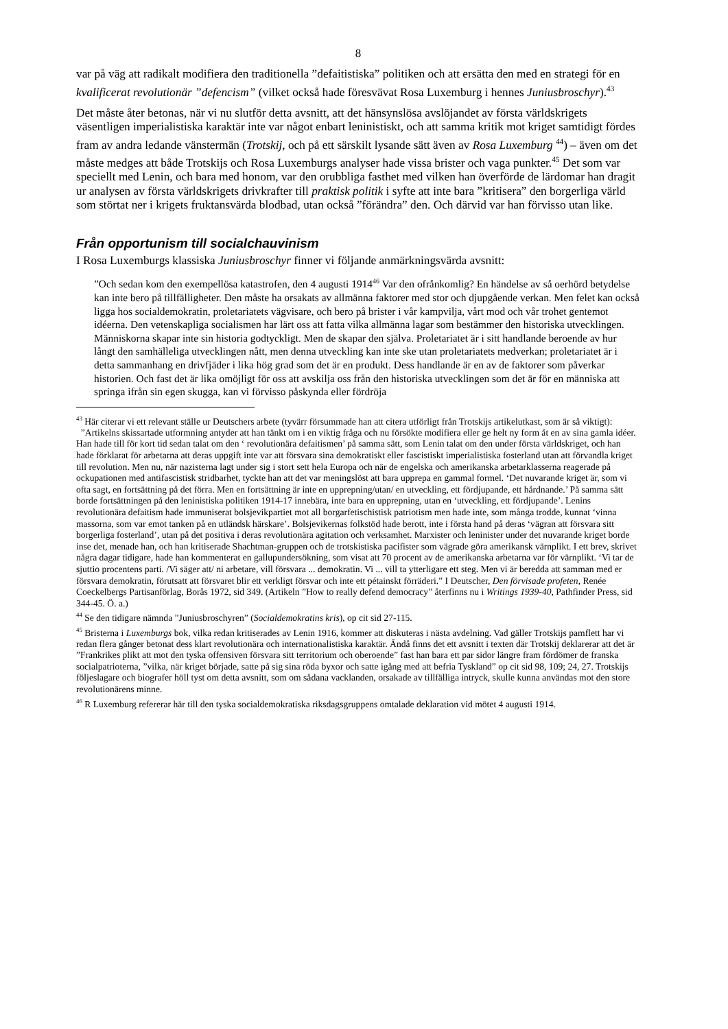8
var på väg att radikalt modifiera den traditionella ”defaitistiska” politiken och att ersätta den med en strategi för en kvalificerat revolutionär ”defencism” (vilket också hade föresvävat Rosa Luxemburg i hennes Juniusbroschyr).<sup>43</sup>
Det måste åter betonas, när vi nu slutför detta avsnitt, att det hänsynslösa avslöjandet av första världskrigets väsentligen imperialistiska karaktär inte var något enbart leninistiskt, och att samma kritik mot kriget samtidigt fördes fram av andra ledande vänstermän (Trotskij, och på ett särskilt lysande sätt även av Rosa Luxemburg <sup>44</sup>) – även om det måste medges att både Trotskijs och Rosa Luxemburgs analyser hade vissa brister och vaga punkter.<sup>45</sup> Det som var speciellt med Lenin, och bara med honom, var den orubbliga fasthet med vilken han överförde de lärdomar han dragit ur analysen av första världskrigets drivkrafter till praktisk politik i syfte att inte bara ”kritisera” den borgerliga värld som störtat ner i krigets fruktansvärda blodbad, utan också ”förändra” den. Och därvid var han förvisso utan like.
Från opportunism till socialchauvinism
I Rosa Luxemburgs klassiska Juniusbroschyr finner vi följande anmärkningsvärda avsnitt:
”Och sedan kom den exempellösa katastrofen, den 4 augusti 1914<sup>46</sup> Var den ofrånkomlig? En händelse av så oerhörd betydelse kan inte bero på tillfälligheter. Den måste ha orsakats av allmänna faktorer med stor och djupgående verkan. Men felet kan också ligga hos socialdemokratin, proletariatets vägvisare, och bero på brister i vår kampvilja, vårt mod och vår trohet gentemot idéerna. Den vetenskapliga socialismen har lärt oss att fatta vilka allmänna lagar som bestämmer den historiska utvecklingen. Människorna skapar inte sin historia godtyckligt. Men de skapar den själva. Proletariatet är i sitt handlande beroende av hur långt den samhälleliga utvecklingen nått, men denna utveckling kan inte ske utan proletariatets medverkan; proletariatet är i detta sammanhang en drivfjäder i lika hög grad som det är en produkt. Dess handlande är en av de faktorer som påverkar historien. Och fast det är lika omöjligt för oss att avskilja oss från den historiska utvecklingen som det är för en människa att springa ifrån sin egen skugga, kan vi förvisso påskynda eller fördröja
<sup>43</sup> Här citerar vi ett relevant ställe ur Deutschers arbete (tyvärr försummade han att citera utförligt från Trotskijs artikelutkast, som är så viktigt):
”Artikelns skissartade utformning antyder att han tänkt om i en viktig fråga och nu försökte modifiera eller ge helt ny form åt en av sina gamla idéer. Han hade till för kort tid sedan talat om den ‘ revolutionära defaitismen’ på samma sätt, som Lenin talat om den under första världskriget, och han hade förklarat för arbetarna att deras uppgift inte var att försvara sina demokratiskt eller fascistiskt imperialistiska fosterland utan att förvandla kriget till revolution. Men nu, när nazisterna lagt under sig i stort sett hela Europa och när de engelska och amerikanska arbetarklasserna reagerade på ockupationen med antifascistisk stridbarhet, tyckte han att det var meningslöst att bara upprepa en gammal formel. ‘Det nuvarande kriget är, som vi ofta sagt, en fortsättning på det förra. Men en fortsättning är inte en upprepning/utan/ en utveckling, ett fördjupande, ett hårdnande.’ På samma sätt borde fortsättningen på den leninistiska politiken 1914-17 innebära, inte bara en upprepning, utan en ‘utveckling, ett fördjupande’. Lenins revolutionära defaitism hade immuniserat bolsjevikpartiet mot all borgarfetischistisk patriotism men hade inte, som många trodde, kunnat ‘vinna massorna, som var emot tanken på en utländsk härskare’. Bolsjevikernas folkstöd hade berott, inte i första hand på deras ‘vägran att försvara sitt borgerliga fosterland’, utan på det positiva i deras revolutionära agitation och verksamhet. Marxister och leninister under det nuvarande kriget borde inse det, menade han, och han kritiserade Shachtman-gruppen och de trotskistiska pacifister som vägrade göra amerikansk värnplikt. I ett brev, skrivet några dagar tidigare, hade han kommenterat en gallupundersökning, som visat att 70 procent av de amerikanska arbetarna var för värnplikt. ‘Vi tar de sjuttio procentens parti. /Vi säger att/ ni arbetare, vill försvara ... demokratin. Vi ... vill ta ytterligare ett steg. Men vi är beredda att samman med er försvara demokratin, förutsatt att försvaret blir ett verkligt försvar och inte ett pétainskt förräderi.” I Deutscher, Den förvisade profeten, Renée Coeckelbergs Partisanförlag, Borås 1972, sid 349. (Artikeln ”How to really defend democracy” återfinns nu i Writings 1939-40, Pathfinder Press, sid 344-45. Ö. a.)
<sup>44</sup> Se den tidigare nämnda ”Juniusbroschyren” (Socialdemokratins kris), op cit sid 27-115.
<sup>45</sup> Bristerna i Luxemburgs bok, vilka redan kritiserades av Lenin 1916, kommer att diskuteras i nästa avdelning. Vad gäller Trotskijs pamflett har vi redan flera gånger betonat dess klart revolutionära och internationalistiska karaktär. Ändå finns det ett avsnitt i texten där Trotskij deklarerar att det är ”Frankrikes plikt att mot den tyska offensiven försvara sitt territorium och oberoende” fast han bara ett par sidor längre fram fördömer de franska socialpatrioterna, ”vilka, när kriget började, satte på sig sina röda byxor och satte igång med att befria Tyskland” op cit sid 98, 109; 24, 27. Trotskijs följeslagare och biografer höll tyst om detta avsnitt, som om sådana vacklanden, orsakade av tillfälliga intryck, skulle kunna användas mot den store revolutionärens minne.
<sup>46</sup> R Luxemburg refererar här till den tyska socialdemokratiska riksdagsgruppens omtalade deklaration vid mötet 4 augusti 1914.